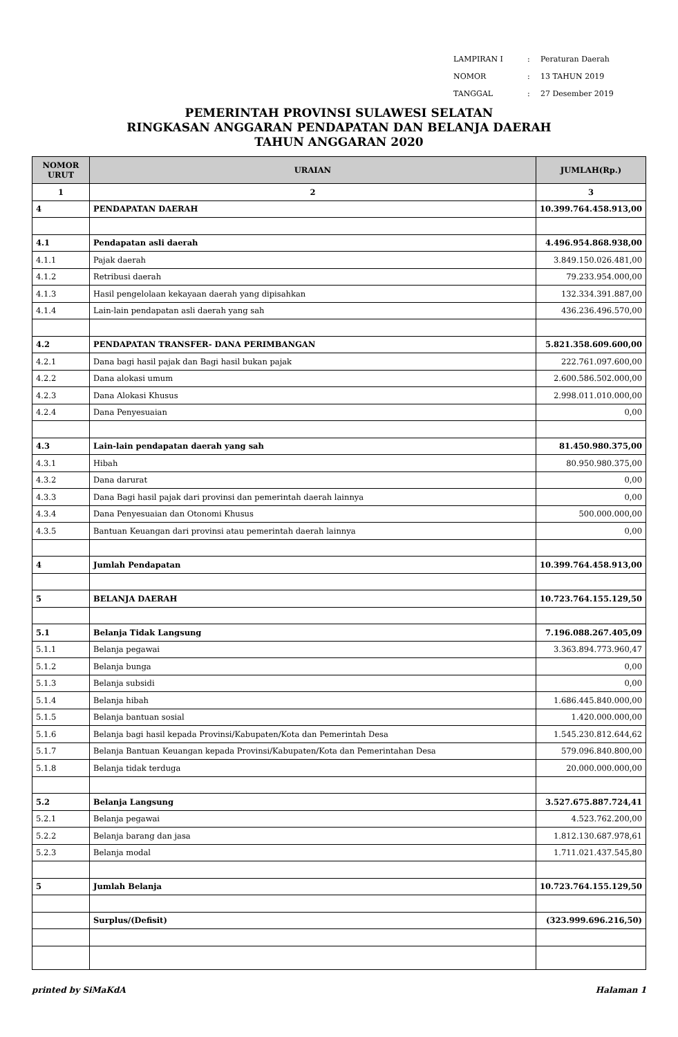| LAMPIRAN I | : | Peraturan Daerah |
| NOMOR | : | 13 TAHUN 2019 |
| TANGGAL | : | 27 Desember 2019 |
PEMERINTAH PROVINSI SULAWESI SELATAN
RINGKASAN ANGGARAN PENDAPATAN DAN BELANJA DAERAH
TAHUN ANGGARAN 2020
| NOMOR URUT | URAIAN | JUMLAH(Rp.) |
| --- | --- | --- |
| 1 | 2 | 3 |
| 4 | PENDAPATAN DAERAH | 10.399.764.458.913,00 |
| 4.1 | Pendapatan asli daerah | 4.496.954.868.938,00 |
| 4.1.1 | Pajak daerah | 3.849.150.026.481,00 |
| 4.1.2 | Retribusi daerah | 79.233.954.000,00 |
| 4.1.3 | Hasil pengelolaan kekayaan daerah yang dipisahkan | 132.334.391.887,00 |
| 4.1.4 | Lain-lain pendapatan asli daerah yang sah | 436.236.496.570,00 |
| 4.2 | PENDAPATAN TRANSFER- DANA PERIMBANGAN | 5.821.358.609.600,00 |
| 4.2.1 | Dana bagi hasil pajak dan Bagi hasil bukan pajak | 222.761.097.600,00 |
| 4.2.2 | Dana alokasi umum | 2.600.586.502.000,00 |
| 4.2.3 | Dana Alokasi Khusus | 2.998.011.010.000,00 |
| 4.2.4 | Dana Penyesuaian | 0,00 |
| 4.3 | Lain-lain pendapatan daerah yang sah | 81.450.980.375,00 |
| 4.3.1 | Hibah | 80.950.980.375,00 |
| 4.3.2 | Dana darurat | 0,00 |
| 4.3.3 | Dana Bagi hasil pajak dari provinsi dan pemerintah daerah lainnya | 0,00 |
| 4.3.4 | Dana Penyesuaian dan Otonomi Khusus | 500.000.000,00 |
| 4.3.5 | Bantuan Keuangan dari provinsi atau pemerintah daerah lainnya | 0,00 |
| 4 | Jumlah Pendapatan | 10.399.764.458.913,00 |
| 5 | BELANJA DAERAH | 10.723.764.155.129,50 |
| 5.1 | Belanja Tidak Langsung | 7.196.088.267.405,09 |
| 5.1.1 | Belanja pegawai | 3.363.894.773.960,47 |
| 5.1.2 | Belanja bunga | 0,00 |
| 5.1.3 | Belanja subsidi | 0,00 |
| 5.1.4 | Belanja hibah | 1.686.445.840.000,00 |
| 5.1.5 | Belanja bantuan sosial | 1.420.000.000,00 |
| 5.1.6 | Belanja bagi hasil kepada Provinsi/Kabupaten/Kota dan Pemerintah Desa | 1.545.230.812.644,62 |
| 5.1.7 | Belanja Bantuan Keuangan kepada Provinsi/Kabupaten/Kota dan Pemerintahan Desa | 579.096.840.800,00 |
| 5.1.8 | Belanja tidak terduga | 20.000.000.000,00 |
| 5.2 | Belanja Langsung | 3.527.675.887.724,41 |
| 5.2.1 | Belanja pegawai | 4.523.762.200,00 |
| 5.2.2 | Belanja barang dan jasa | 1.812.130.687.978,61 |
| 5.2.3 | Belanja modal | 1.711.021.437.545,80 |
| 5 | Jumlah Belanja | 10.723.764.155.129,50 |
| | Surplus/(Defisit) | (323.999.696.216,50) |
printed by SiMaKdA Halaman 1